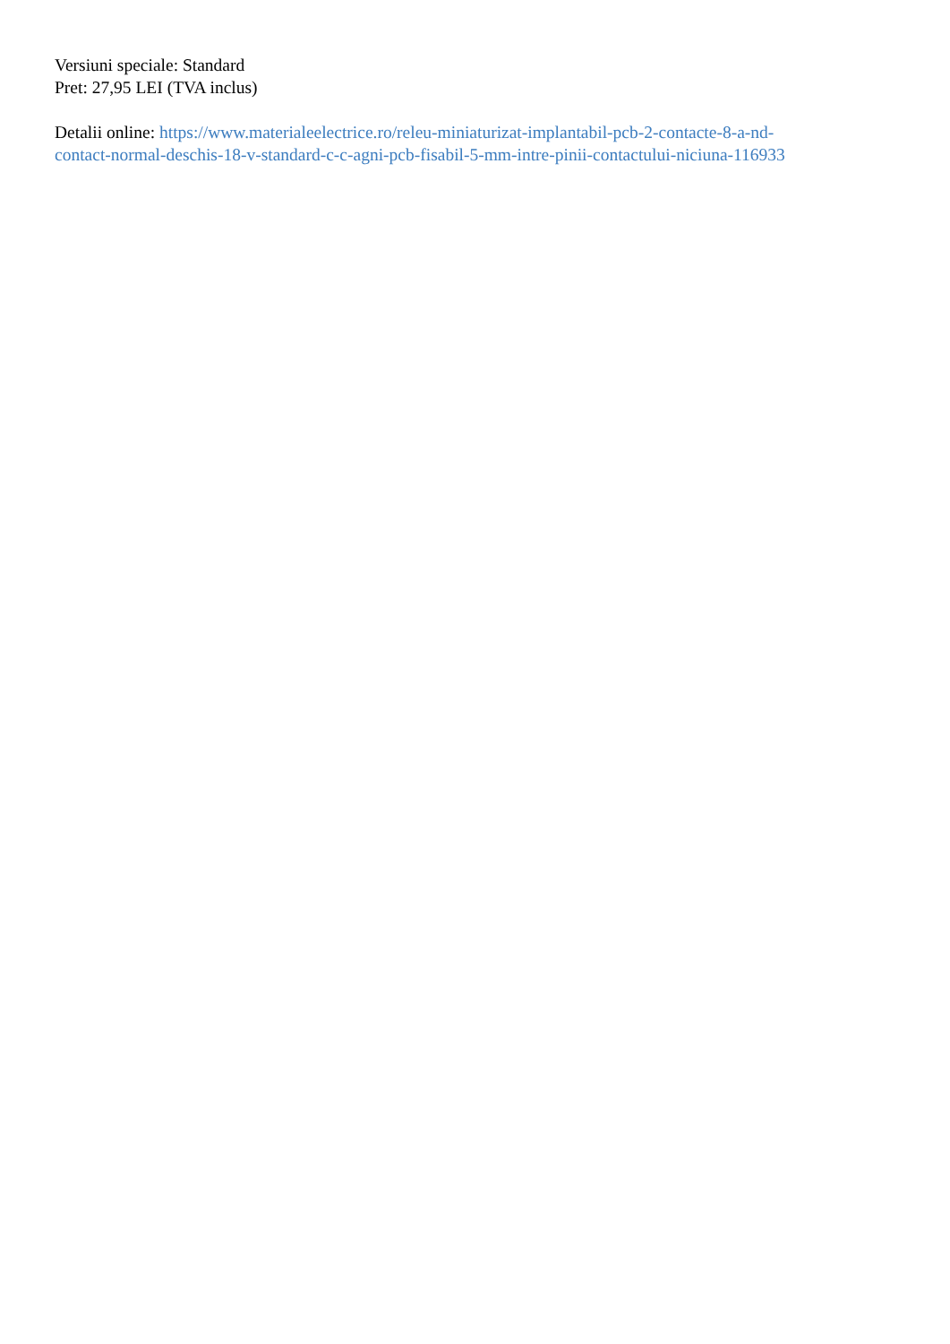Versiuni speciale: Standard
Pret: 27,95 LEI (TVA inclus)
Detalii online: https://www.materialeelectrice.ro/releu-miniaturizat-implantabil-pcb-2-contacte-8-a-nd-
contact-normal-deschis-18-v-standard-c-c-agni-pcb-fisabil-5-mm-intre-pinii-contactului-niciuna-116933